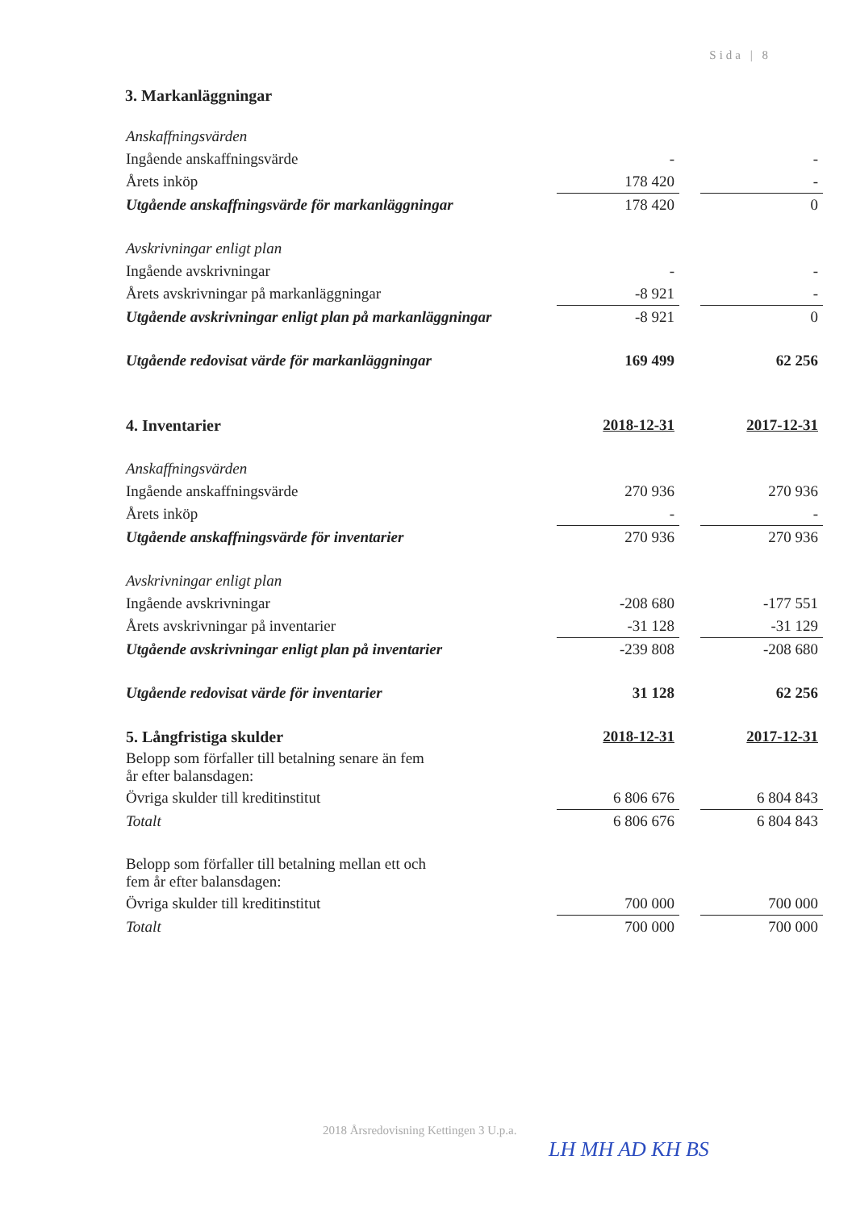Sida | 8
3. Markanläggningar
| Anskaffningsvärden | | | |
| Ingående anskaffningsvärde | - | | - |
| Årets inköp | 178 420 | | - |
| Utgående anskaffningsvärde för markanläggningar | 178 420 | | 0 |
| Avskrivningar enligt plan | | | |
| Ingående avskrivningar | - | | - |
| Årets avskrivningar på markanläggningar | -8 921 | | - |
| Utgående avskrivningar enligt plan på markanläggningar | -8 921 | | 0 |
| Utgående redovisat värde för markanläggningar | 169 499 | | 62 256 |
| 4. Inventarier | 2018-12-31 | | 2017-12-31 |
| Anskaffningsvärden | | | |
| Ingående anskaffningsvärde | 270 936 | | 270 936 |
| Årets inköp | - | | - |
| Utgående anskaffningsvärde för inventarier | 270 936 | | 270 936 |
| Avskrivningar enligt plan | | | |
| Ingående avskrivningar | -208 680 | | -177 551 |
| Årets avskrivningar på inventarier | -31 128 | | -31 129 |
| Utgående avskrivningar enligt plan på inventarier | -239 808 | | -208 680 |
| Utgående redovisat värde för inventarier | 31 128 | | 62 256 |
| 5. Långfristiga skulder | 2018-12-31 | | 2017-12-31 |
| Belopp som förfaller till betalning senare än fem år efter balansdagen: | | | |
| Övriga skulder till kreditinstitut | 6 806 676 | | 6 804 843 |
| Totalt | 6 806 676 | | 6 804 843 |
| Belopp som förfaller till betalning mellan ett och fem år efter balansdagen: | | | |
| Övriga skulder till kreditinstitut | 700 000 | | 700 000 |
| Totalt | 700 000 | | 700 000 |
2018 Årsredovisning Kettingen 3 U.p.a.
LH MH AD KH BS